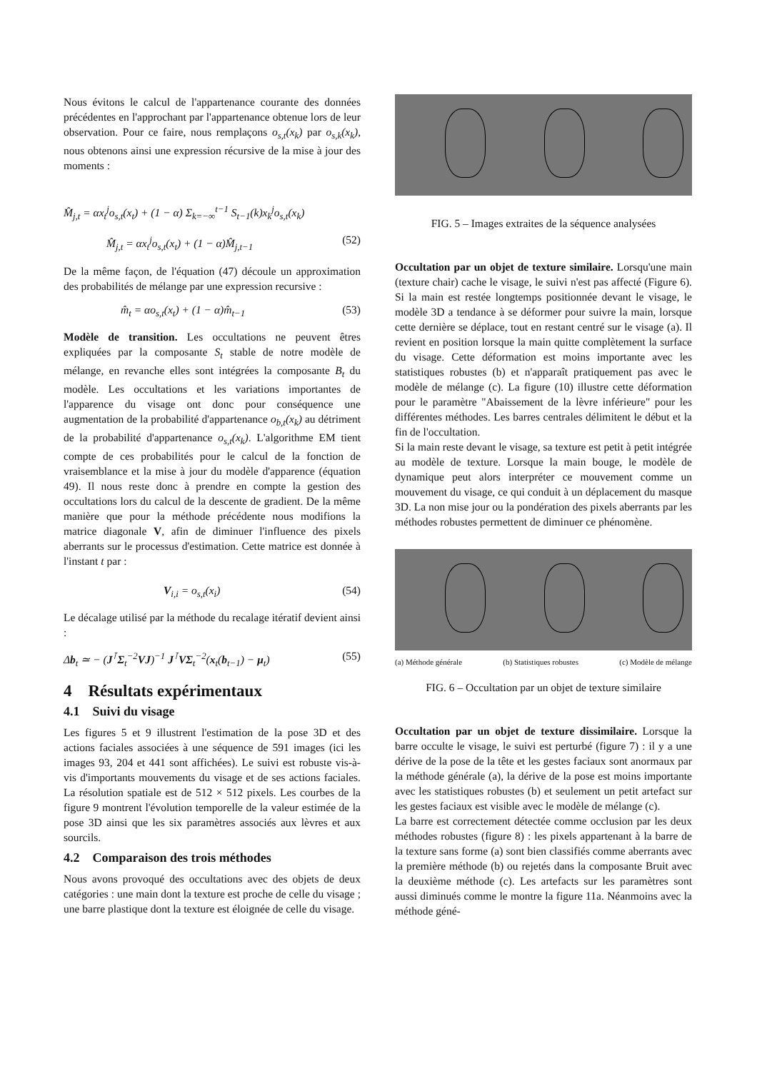Nous évitons le calcul de l'appartenance courante des données précédentes en l'approchant par l'appartenance obtenue lors de leur observation. Pour ce faire, nous remplaçons o<sub>s,t</sub>(x<sub>k</sub>) par o<sub>s,k</sub>(x<sub>k</sub>), nous obtenons ainsi une expression récursive de la mise à jour des moments :
M̂<sub>j,t</sub> = αx<sub>t</sub><sup>j</sup>o<sub>s,t</sub>(x<sub>t</sub>) + (1 − α) Σ<sub>k=−∞</sub><sup>t−1</sup> S<sub>t−1</sub>(k)x<sub>k</sub><sup>j</sup>o<sub>s,t</sub>(x<sub>k</sub>)
M̂<sub>j,t</sub> = αx<sub>t</sub><sup>j</sup>o<sub>s,t</sub>(x<sub>t</sub>) + (1 − α)M̂<sub>j,t−1</sub> (52)
De la même façon, de l'équation (47) découle un approximation des probabilités de mélange par une expression recursive :
m̂<sub>t</sub> = αo<sub>s,t</sub>(x<sub>t</sub>) + (1 − α)m̂<sub>t−1</sub> (53)
Modèle de transition. Les occultations ne peuvent êtres expliquées par la composante S<sub>t</sub> stable de notre modèle de mélange, en revanche elles sont intégrées la composante B<sub>t</sub> du modèle. Les occultations et les variations importantes de l'apparence du visage ont donc pour conséquence une augmentation de la probabilité d'appartenance o<sub>b,t</sub>(x<sub>k</sub>) au détriment de la probabilité d'appartenance o<sub>s,t</sub>(x<sub>k</sub>). L'algorithme EM tient compte de ces probabilités pour le calcul de la fonction de vraisemblance et la mise à jour du modèle d'apparence (équation 49). Il nous reste donc à prendre en compte la gestion des occultations lors du calcul de la descente de gradient. De la même manière que pour la méthode précédente nous modifions la matrice diagonale V, afin de diminuer l'influence des pixels aberrants sur le processus d'estimation. Cette matrice est donnée à l'instant t par :
V<sub>i,i</sub> = o<sub>s,t</sub>(x<sub>i</sub>) (54)
Le décalage utilisé par la méthode du recalage itératif devient ainsi :
Δb<sub>t</sub> ≃ − (J<sup>⊺</sup>Σ<sub>t</sub><sup>−2</sup>VJ)<sup>−1</sup> J<sup>⊺</sup>VΣ<sub>t</sub><sup>−2</sup>(x<sub>t</sub>(b<sub>t−1</sub>) − μ<sub>t</sub>) (55)
4 Résultats expérimentaux
4.1 Suivi du visage
Les figures 5 et 9 illustrent l'estimation de la pose 3D et des actions faciales associées à une séquence de 591 images (ici les images 93, 204 et 441 sont affichées). Le suivi est robuste vis-à-vis d'importants mouvements du visage et de ses actions faciales. La résolution spatiale est de 512 × 512 pixels. Les courbes de la figure 9 montrent l'évolution temporelle de la valeur estimée de la pose 3D ainsi que les six paramètres associés aux lèvres et aux sourcils.
4.2 Comparaison des trois méthodes
Nous avons provoqué des occultations avec des objets de deux catégories : une main dont la texture est proche de celle du visage ; une barre plastique dont la texture est éloignée de celle du visage.
FIG. 5 – Images extraites de la séquence analysées
Occultation par un objet de texture similaire. Lorsqu'une main (texture chair) cache le visage, le suivi n'est pas affecté (Figure 6). Si la main est restée longtemps positionnée devant le visage, le modèle 3D a tendance à se déformer pour suivre la main, lorsque cette dernière se déplace, tout en restant centré sur le visage (a). Il revient en position lorsque la main quitte complètement la surface du visage. Cette déformation est moins importante avec les statistiques robustes (b) et n'apparaît pratiquement pas avec le modèle de mélange (c). La figure (10) illustre cette déformation pour le paramètre "Abaissement de la lèvre inférieure" pour les différentes méthodes. Les barres centrales délimitent le début et la fin de l'occultation.
Si la main reste devant le visage, sa texture est petit à petit intégrée au modèle de texture. Lorsque la main bouge, le modèle de dynamique peut alors interpréter ce mouvement comme un mouvement du visage, ce qui conduit à un déplacement du masque 3D. La non mise jour ou la pondération des pixels aberrants par les méthodes robustes permettent de diminuer ce phénomène.
(a) Méthode générale (b) Statistiques robustes (c) Modèle de mélange
FIG. 6 – Occultation par un objet de texture similaire
Occultation par un objet de texture dissimilaire. Lorsque la barre occulte le visage, le suivi est perturbé (figure 7) : il y a une dérive de la pose de la tête et les gestes faciaux sont anormaux par la méthode générale (a), la dérive de la pose est moins importante avec les statistiques robustes (b) et seulement un petit artefact sur les gestes faciaux est visible avec le modèle de mélange (c).
La barre est correctement détectée comme occlusion par les deux méthodes robustes (figure 8) : les pixels appartenant à la barre de la texture sans forme (a) sont bien classifiés comme aberrants avec la première méthode (b) ou rejetés dans la composante Bruit avec la deuxième méthode (c). Les artefacts sur les paramètres sont aussi diminués comme le montre la figure 11a. Néanmoins avec la méthode géné-